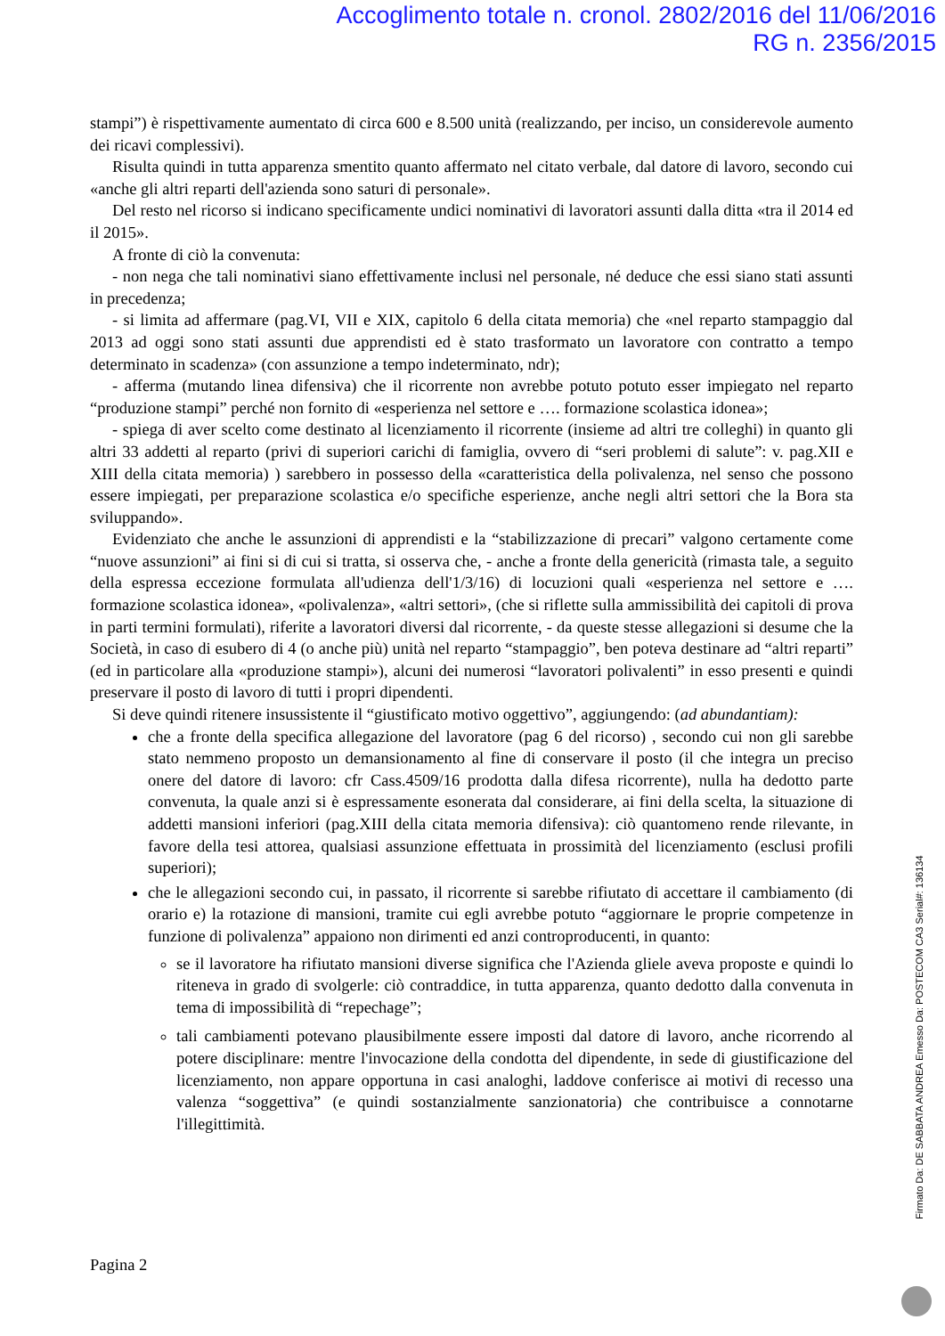Accoglimento totale n. cronol. 2802/2016 del 11/06/2016
RG n. 2356/2015
stampi”) è rispettivamente aumentato di circa 600 e 8.500 unità (realizzando, per inciso, un considerevole aumento dei ricavi complessivi).
Risulta quindi in tutta apparenza smentito quanto affermato nel citato verbale, dal datore di lavoro, secondo cui «anche gli altri reparti dell'azienda sono saturi di personale».
Del resto nel ricorso si indicano specificamente undici nominativi di lavoratori assunti dalla ditta «tra il 2014 ed il 2015».
A fronte di ciò la convenuta:
- non nega che tali nominativi siano effettivamente inclusi nel personale, né deduce che essi siano stati assunti in precedenza;
- si limita ad affermare (pag.VI, VII e XIX, capitolo 6 della citata memoria) che «nel reparto stampaggio dal 2013 ad oggi sono stati assunti due apprendisti ed è stato trasformato un lavoratore con contratto a tempo determinato in scadenza» (con assunzione a tempo indeterminato, ndr);
- afferma (mutando linea difensiva) che il ricorrente non avrebbe potuto potuto esser impiegato nel reparto “produzione stampi” perché non fornito di «esperienza nel settore e …. formazione scolastica idonea»;
- spiega di aver scelto come destinato al licenziamento il ricorrente (insieme ad altri tre colleghi) in quanto gli altri 33 addetti al reparto (privi di superiori carichi di famiglia, ovvero di “seri problemi di salute”: v. pag.XII e XIII della citata memoria) ) sarebbero in possesso della «caratteristica della polivalenza, nel senso che possono essere impiegati, per preparazione scolastica e/o specifiche esperienze, anche negli altri settori che la Bora sta sviluppando».
Evidenziato che anche le assunzioni di apprendisti e la “stabilizzazione di precari” valgono certamente come “nuove assunzioni” ai fini si di cui si tratta, si osserva che, - anche a fronte della genericità (rimasta tale, a seguito della espressa eccezione formulata all'udienza dell'1/3/16) di locuzioni quali «esperienza nel settore e …. formazione scolastica idonea», «polivalenza», «altri settori», (che si riflette sulla ammissibilità dei capitoli di prova in parti termini formulati), riferite a lavoratori diversi dal ricorrente, - da queste stesse allegazioni si desume che la Società, in caso di esubero di 4 (o anche più) unità nel reparto “stampaggio”, ben poteva destinare ad “altri reparti” (ed in particolare alla «produzione stampi»), alcuni dei numerosi “lavoratori polivalenti” in esso presenti e quindi preservare il posto di lavoro di tutti i propri dipendenti.
Si deve quindi ritenere insussistente il “giustificato motivo oggettivo”, aggiungendo: (ad abundantiam):
che a fronte della specifica allegazione del lavoratore (pag 6 del ricorso) , secondo cui non gli sarebbe stato nemmeno proposto un demansionamento al fine di conservare il posto (il che integra un preciso onere del datore di lavoro: cfr Cass.4509/16 prodotta dalla difesa ricorrente), nulla ha dedotto parte convenuta, la quale anzi si è espressamente esonerata dal considerare, ai fini della scelta, la situazione di addetti mansioni inferiori (pag.XIII della citata memoria difensiva): ciò quantomeno rende rilevante, in favore della tesi attorea, qualsiasi assunzione effettuata in prossimità del licenziamento (esclusi profili superiori);
che le allegazioni secondo cui, in passato, il ricorrente si sarebbe rifiutato di accettare il cambiamento (di orario e) la rotazione di mansioni, tramite cui egli avrebbe potuto “aggiornare le proprie competenze in funzione di polivalenza” appaiono non dirimenti ed anzi controproducenti, in quanto:
se il lavoratore ha rifiutato mansioni diverse significa che l'Azienda gliele aveva proposte e quindi lo riteneva in grado di svolgerle: ciò contraddice, in tutta apparenza, quanto dedotto dalla convenuta in tema di impossibilità di “repechage”;
tali cambiamenti potevano plausibilmente essere imposti dal datore di lavoro, anche ricorrendo al potere disciplinare: mentre l'invocazione della condotta del dipendente, in sede di giustificazione del licenziamento, non appare opportuna in casi analoghi, laddove conferisce ai motivi di recesso una valenza “soggettiva” (e quindi sostanzialmente sanzionatoria) che contribuisce a connotarne l'illegittimità.
Pagina 2
Firmato Da: DE SABBATA ANDREA Emesso Da: POSTECOM CA3 Serial#: 136134